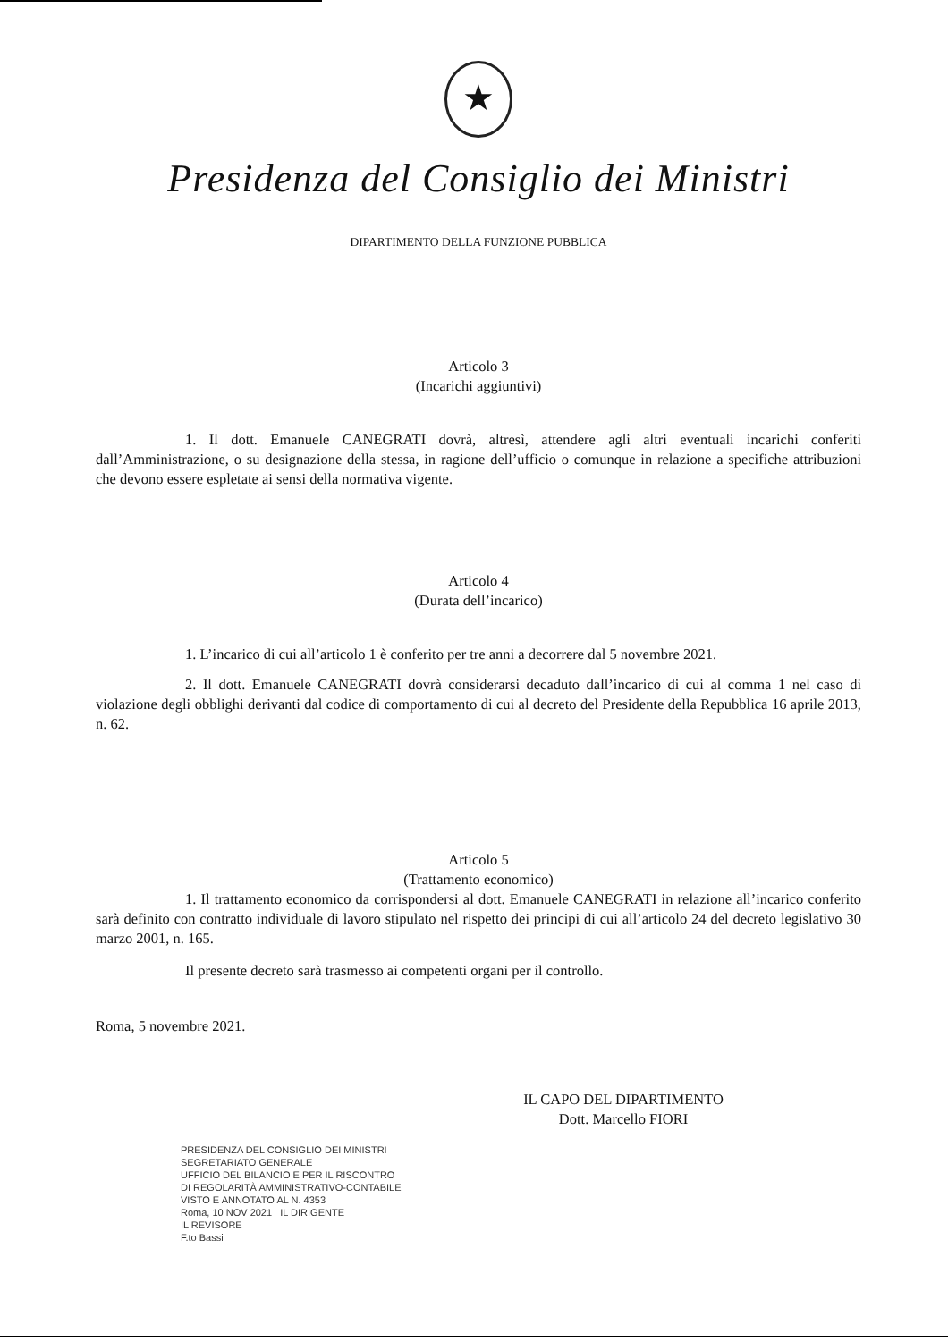★
Presidenza del Consiglio dei Ministri
DIPARTIMENTO DELLA FUNZIONE PUBBLICA
Articolo 3
(Incarichi aggiuntivi)
1. Il dott. Emanuele CANEGRATI dovrà, altresì, attendere agli altri eventuali incarichi conferiti dall’Amministrazione, o su designazione della stessa, in ragione dell’ufficio o comunque in relazione a specifiche attribuzioni che devono essere espletate ai sensi della normativa vigente.
Articolo 4
(Durata dell’incarico)
1. L’incarico di cui all’articolo 1 è conferito per tre anni a decorrere dal 5 novembre 2021.
2. Il dott. Emanuele CANEGRATI dovrà considerarsi decaduto dall’incarico di cui al comma 1 nel caso di violazione degli obblighi derivanti dal codice di comportamento di cui al decreto del Presidente della Repubblica 16 aprile 2013, n. 62.
Articolo 5
(Trattamento economico)
1. Il trattamento economico da corrispondersi al dott. Emanuele CANEGRATI in relazione all’incarico conferito sarà definito con contratto individuale di lavoro stipulato nel rispetto dei principi di cui all’articolo 24 del decreto legislativo 30 marzo 2001, n. 165.
Il presente decreto sarà trasmesso ai competenti organi per il controllo.
Roma, 5 novembre 2021.
IL CAPO DEL DIPARTIMENTO
Dott. Marcello FIORI
PRESIDENZA DEL CONSIGLIO DEI MINISTRI
SEGRETARIATO GENERALE
UFFICIO DEL BILANCIO E PER IL RISCONTRO
DI REGOLARITÀ AMMINISTRATIVO-CONTABILE
VISTO E ANNOTATO AL N. 4353
Roma, 10 NOV 2021 IL DIRIGENTE
IL REVISORE
F.to Bassi